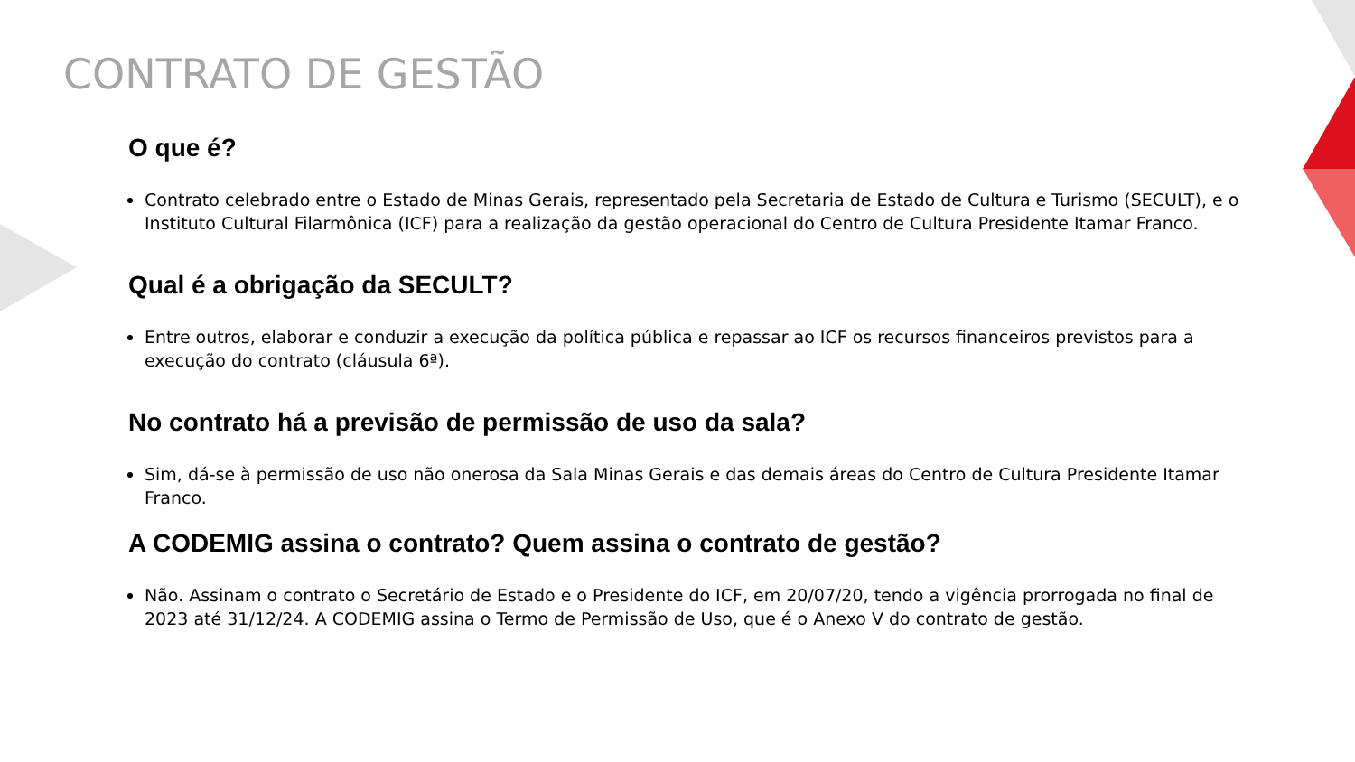CONTRATO DE GESTÃO
O que é?
Contrato celebrado entre o Estado de Minas Gerais, representado pela Secretaria de Estado de Cultura e Turismo (SECULT), e o Instituto Cultural Filarmônica (ICF) para a realização da gestão operacional do Centro de Cultura Presidente Itamar Franco.
Qual é a obrigação da SECULT?
Entre outros, elaborar e conduzir a execução da política pública e repassar ao ICF os recursos financeiros previstos para a execução do contrato (cláusula 6ª).
No contrato há a previsão de permissão de uso da sala?
Sim, dá-se à permissão de uso não onerosa da Sala Minas Gerais e das demais áreas do Centro de Cultura Presidente Itamar Franco.
A CODEMIG assina o contrato? Quem assina o contrato de gestão?
Não. Assinam o contrato o Secretário de Estado e o Presidente do ICF, em 20/07/20, tendo a vigência prorrogada no final de 2023 até 31/12/24. A CODEMIG assina o Termo de Permissão de Uso, que é o Anexo V do contrato de gestão.